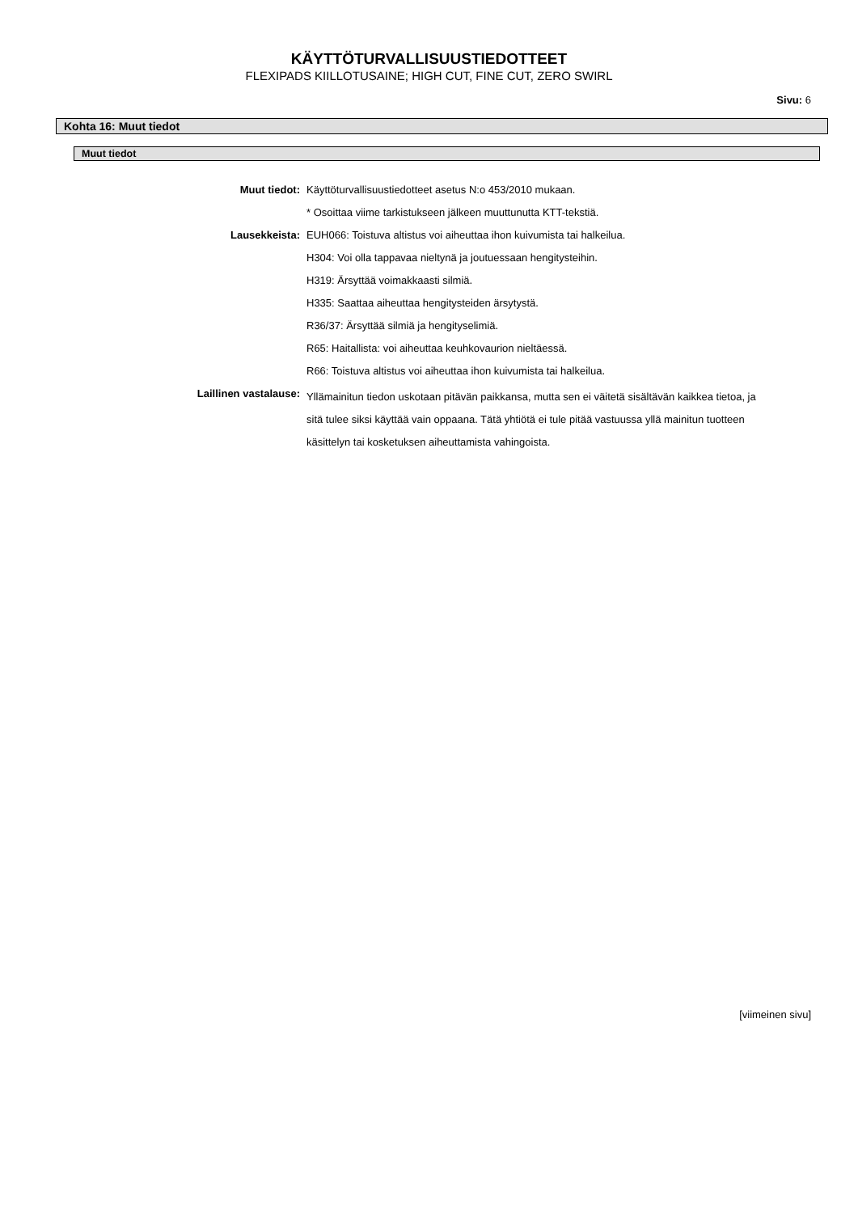KÄYTTÖTURVALLISUUSTIEDOTTEET
FLEXIPADS KIILLOTUSAINE; HIGH CUT, FINE CUT, ZERO SWIRL
Sivu: 6
Kohta 16: Muut tiedot
Muut tiedot
| Muut tiedot: | Käyttöturvallisuustiedotteet asetus N:o 453/2010 mukaan. |
| | * Osoittaa viime tarkistukseen jälkeen muuttunutta KTT-tekstiä. |
| Lausekkeista: | EUH066: Toistuva altistus voi aiheuttaa ihon kuivumista tai halkeilua. |
| | H304: Voi olla tappavaa nieltynä ja joutuessaan hengitysteihin. |
| | H319: Ärsyttää voimakkaasti silmiä. |
| | H335: Saattaa aiheuttaa hengitysteiden ärsytystä. |
| | R36/37: Ärsyttää silmiä ja hengityselimiä. |
| | R65: Haitallista: voi aiheuttaa keuhkovaurion nieltäessä. |
| | R66: Toistuva altistus voi aiheuttaa ihon kuivumista tai halkeilua. |
| Laillinen vastalause: | Yllämainitun tiedon uskotaan pitävän paikkansa, mutta sen ei väitetä sisältävän kaikkea tietoa, ja sitä tulee siksi käyttää vain oppaana. Tätä yhtiötä ei tule pitää vastuussa yllä mainitun tuotteen käsittelyn tai kosketuksen aiheuttamista vahingoista. |
[viimeinen sivu]